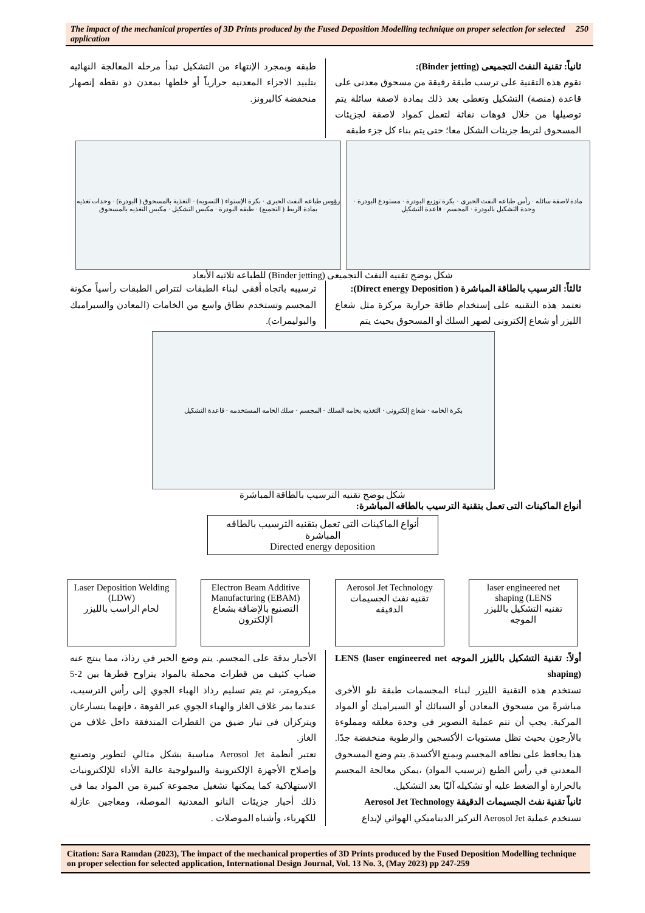The impact of the mechanical properties of 3D Prints produced by the Fused Deposition Modelling technique on proper selection for selected application 250
ثانياً: تقنية النفث التجميعى (Binder jetting):
تقوم هذه التقنية على ترسب طبقة رقيقة من مسحوق معدنى على قاعدة (منصة) التشكيل وتغطى بعد ذلك بمادة لاصقة سائلة يتم توصيلها من خلال فوهات نفاثة لتعمل كمواد لاصقة لجزيئات المسحوق لتربط جزيئات الشكل معا؛ حتى يتم بناء كل جزء طبقه
طبقه وبمجرد الإنتهاء من التشكيل تبدأ مرحله المعالجة النهائيه بتلبيد الاجزاء المعدنيه حرارياً أو خلطها بمعدن ذو نقطه إنصهار منخفضة كالبرونز.
مادة لاصقة سائله · رأس طباعه النفث الحبرى · بكرة توزيع البودرة · مستودع البودرة · وحدة التشكيل بالبودرة · المجسم · قاعدة التشكيل
رؤوس طباعه النفث الحبرى · بكرة الإستواء ( التسويه) · التغذية بالمسحوق ( البودرة) · وحدات تغذيه بمادة الربط ( التجميع) · طبقه البودرة · مكبس التشكيل · مكبس التغذيه بالمسحوق
شكل يوضح تقنيه النفث التجميعى (Binder jetting) للطباعه ثلاثيه الأبعاد
ثالثاً: الترسيب بالطاقة المباشرة ( Direct energy Deposition):
تعتمد هذه التقنيه على إستخدام طاقة حرارية مركزة مثل شعاع الليزر أو شعاع إلكترونى لصهر السلك أو المسحوق بحيث يتم
ترسيبه باتجاه أفقى لبناء الطبقات لتتراص الطبقات رأسياً مكونة المجسم وتستخدم نطاق واسع من الخامات (المعادن والسيراميك والبوليمرات).
بكرة الخامه · شعاع إلكترونى · التغذيه بخامه السلك · المجسم · سلك الخامه المستخدمه · قاعدة التشكيل
شكل يوضح تقنيه الترسيب بالطاقة المباشرة
أنواع الماكينات التى تعمل بتقنية الترسيب بالطاقه المباشرة:
أنواع الماكينات التى تعمل بتقنيه الترسيب بالطاقه المباشرة
Directed energy deposition
Laser Deposition Welding (LDW)
لحام الراسب بالليزر
Electron Beam Additive Manufacturing (EBAM)
التصنيع بالإضافة بشعاع الإلكترون
Aerosol Jet Technology
تقنيه نفث الجسيمات الدقيقه
laser engineered net shaping (LENS
تقنيه التشكيل بالليزر الموجه
أولاً: تقنية التشكيل بالليزر الموجه LENS (laser engineered net shaping)
تستخدم هذه التقنية الليزر لبناء المجسمات طبقة تلو الأخرى مباشرةً من مسحوق المعادن أو السبائك أو السيراميك أو المواد المركبة. يجب أن تتم عملية التصوير في وحدة مغلقه ومملوءة بالأرجون بحيث تظل مستويات الأكسجين والرطوبة منخفضة جدًا. هذا يحافظ على نظافه المجسم ويمنع الأكسدة. يتم وضع المسحوق المعدني في رأس الطبع (ترسيب المواد) ،يمكن معالجة المجسم بالحرارة أو الضغط عليه أو تشكيله آليًا بعد التشكيل.
ثانياً تقنية نفث الجسيمات الدقيقة Aerosol Jet Technology
تستخدم عملية Aerosol Jet التركيز الديناميكي الهوائي لإيداع
الأحبار بدقة على المجسم. يتم وضع الحبر في رذاذ، مما ينتج عنه ضباب كثيف من قطرات محملة بالمواد يتراوح قطرها بين 2-5 ميكرومتر، ثم يتم تسليم رذاذ الهباء الجوي إلى رأس الترسيب، عندما يمر غلاف الغاز والهباء الجوي عبر الفوهة ، فإنهما يتسارعان ويتركزان في تيار ضيق من القطرات المتدفقة داخل غلاف من الغاز.
تعتبر أنظمة Aerosol Jet مناسبة بشكل مثالي لتطوير وتصنيع وإصلاح الأجهزة الإلكترونية والبيولوجية عالية الأداء للإلكترونيات الاستهلاكية كما يمكنها تشغيل مجموعة كبيرة من المواد بما في ذلك أحبار جزيئات النانو المعدنية الموصلة، ومعاجين عازلة للكهرباء، وأشباه الموصلات .
Citation: Sara Ramdan (2023), The impact of the mechanical properties of 3D Prints produced by the Fused Deposition Modelling technique on proper selection for selected application, International Design Journal, Vol. 13 No. 3, (May 2023) pp 247-259